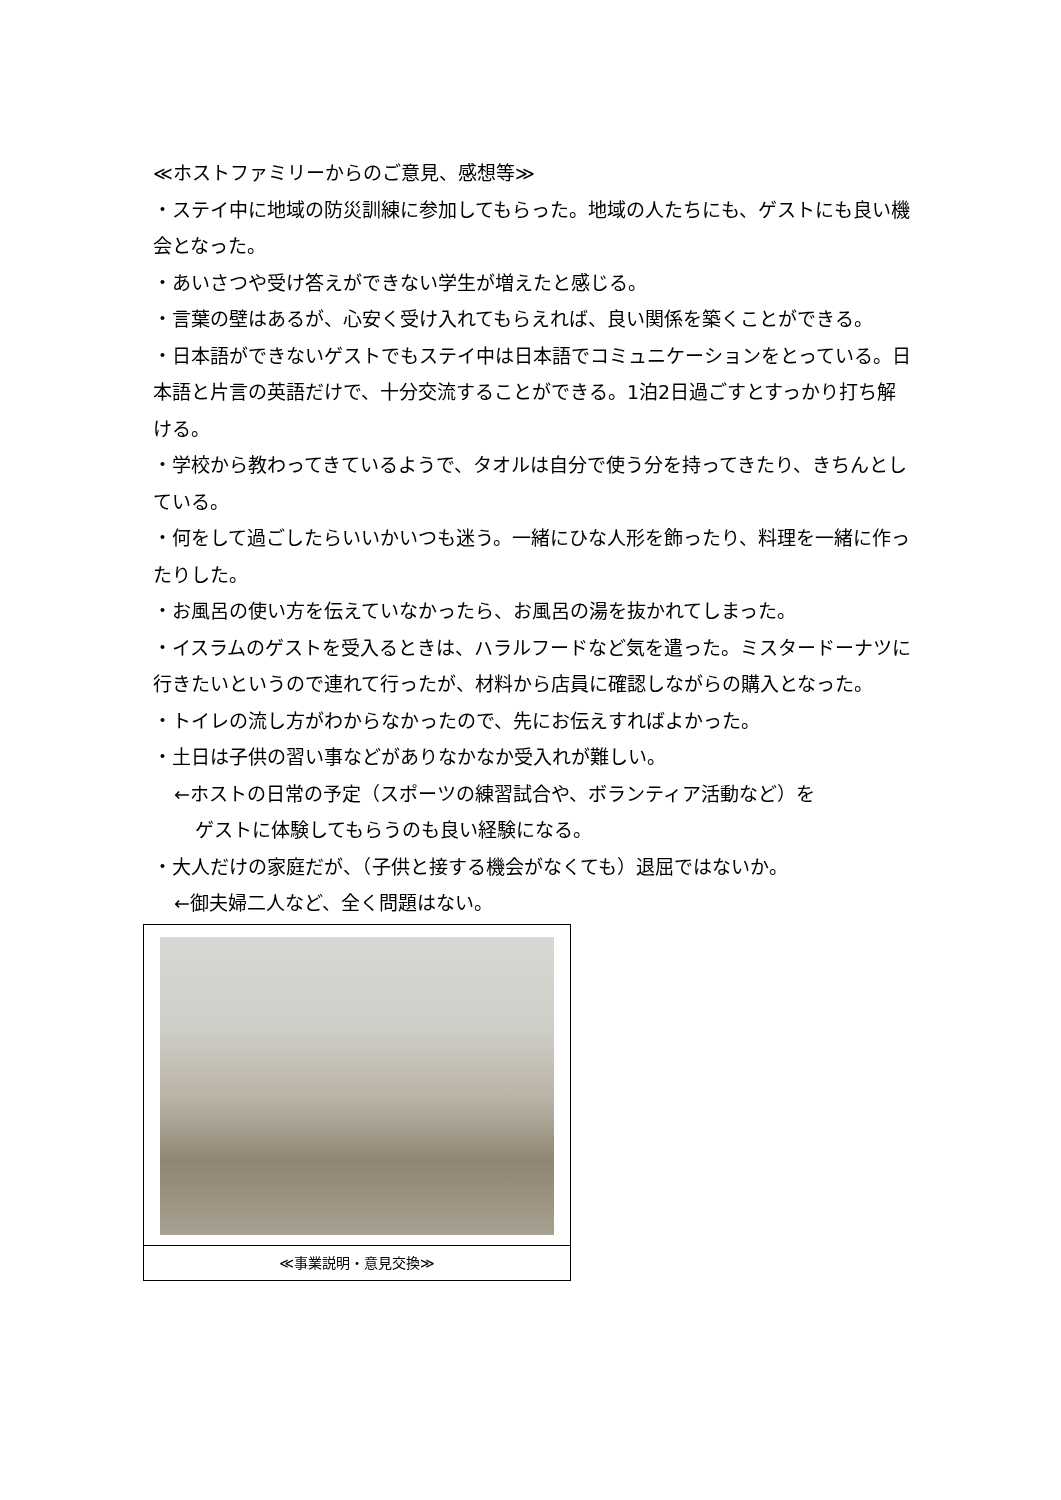≪ホストファミリーからのご意見、感想等≫
・ステイ中に地域の防災訓練に参加してもらった。地域の人たちにも、ゲストにも良い機会となった。
・あいさつや受け答えができない学生が増えたと感じる。
・言葉の壁はあるが、心安く受け入れてもらえれば、良い関係を築くことができる。
・日本語ができないゲストでもステイ中は日本語でコミュニケーションをとっている。日本語と片言の英語だけで、十分交流することができる。1泊2日過ごすとすっかり打ち解ける。
・学校から教わってきているようで、タオルは自分で使う分を持ってきたり、きちんとしている。
・何をして過ごしたらいいかいつも迷う。一緒にひな人形を飾ったり、料理を一緒に作ったりした。
・お風呂の使い方を伝えていなかったら、お風呂の湯を抜かれてしまった。
・イスラムのゲストを受入るときは、ハラルフードなど気を遣った。ミスタードーナツに行きたいというので連れて行ったが、材料から店員に確認しながらの購入となった。
・トイレの流し方がわからなかったので、先にお伝えすればよかった。
・土日は子供の習い事などがありなかなか受入れが難しい。
←ホストの日常の予定（スポーツの練習試合や、ボランティア活動など）を
ゲストに体験してもらうのも良い経験になる。
・大人だけの家庭だが、（子供と接する機会がなくても）退屈ではないか。
←御夫婦二人など、全く問題はない。
≪事業説明・意見交換≫